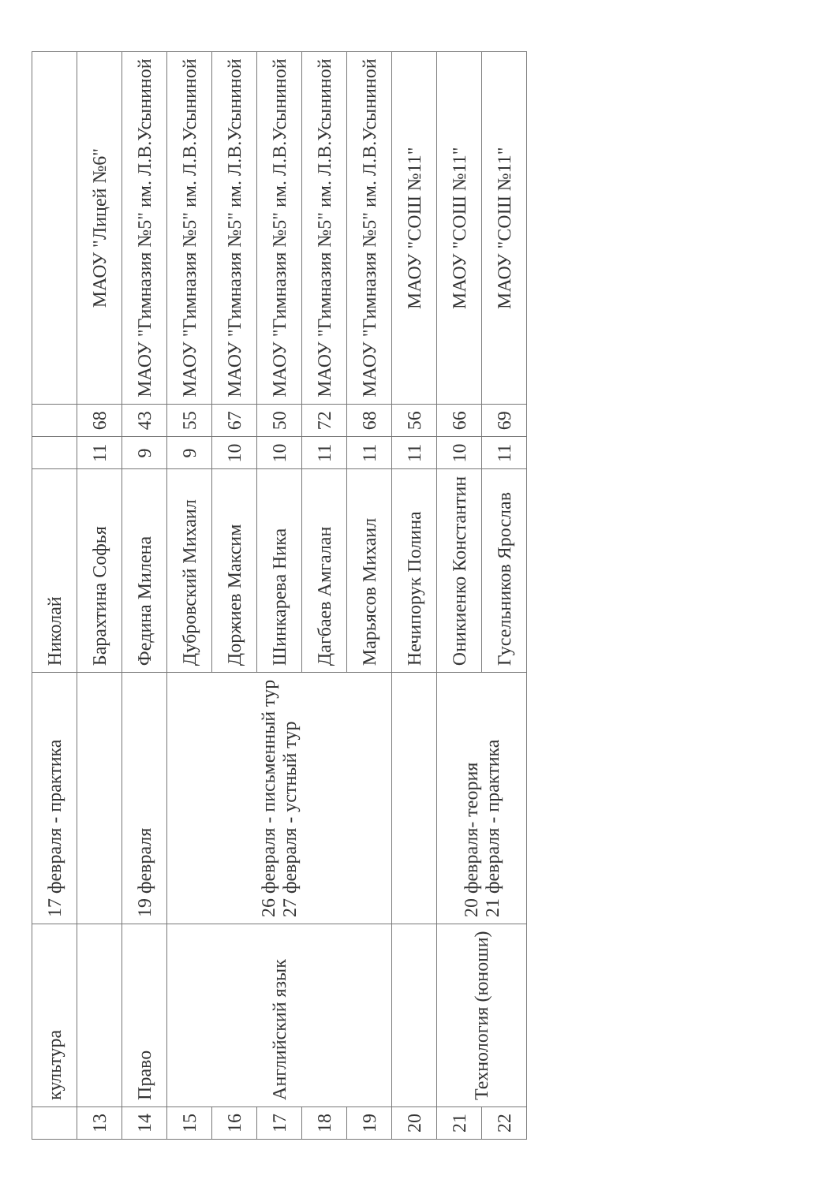| | культура | 17 февраля - практика | Николай | | | |
| 13 | | | Барахтина Софья | 11 | 68 | МАОУ "Лицей №6" |
| 14 | Право | 19 февраля | Федина Милена | 9 | 43 | МАОУ "Гимназия №5" им. Л.В.Усыниной |
| 15 | Английский язык | 26 февраля - письменный тур 27 февраля - устный тур | Дубровский Михаил | 9 | 55 | МАОУ "Гимназия №5" им. Л.В.Усыниной |
| 16 | | | Доржиев Максим | 10 | 67 | МАОУ "Гимназия №5" им. Л.В.Усыниной |
| 17 | | | Шинкарева Ника | 10 | 50 | МАОУ "Гимназия №5" им. Л.В.Усыниной |
| 18 | | | Дагбаев Амгалан | 11 | 72 | МАОУ "Гимназия №5" им. Л.В.Усыниной |
| 19 | | | Марьясов Михаил | 11 | 68 | МАОУ "Гимназия №5" им. Л.В.Усыниной |
| 20 | | | Нечипорук Полина | 11 | 56 | МАОУ "СОШ №11" |
| 21 | Технология (юноши) | 20 февраля- теория 21 февраля - практика | Оникиенко Константин | 10 | 66 | МАОУ "СОШ №11" |
| 22 | | | Гусельников Ярослав | 11 | 69 | МАОУ "СОШ №11" |